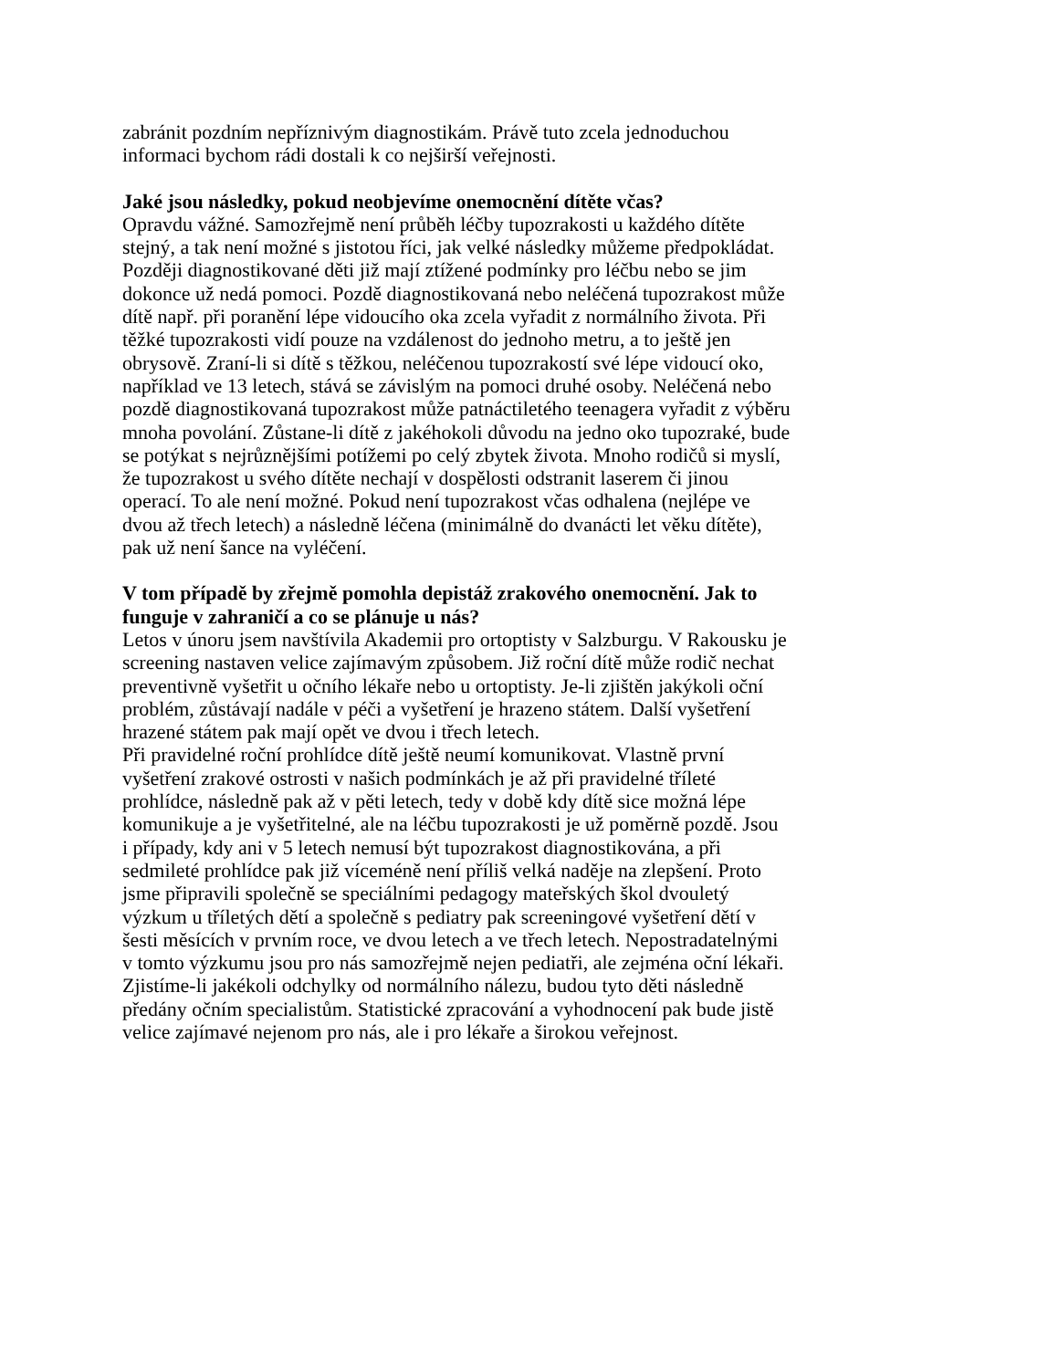zabránit pozdním nepříznivým diagnostikám. Právě tuto zcela jednoduchou
informaci bychom rádi dostali k co nejširší veřejnosti.
Jaké jsou následky, pokud neobjevíme onemocnění dítěte včas?
Opravdu vážné. Samozřejmě není průběh léčby tupozrakosti u každého dítěte
stejný, a tak není možné s jistotou říci, jak velké následky můžeme předpokládat.
Později diagnostikované děti již mají ztížené podmínky pro léčbu nebo se jim
dokonce už nedá pomoci. Pozdě diagnostikovaná nebo neléčená tupozrakost může
dítě např. při poranění lépe vidoucího oka zcela vyřadit z normálního života. Při
těžké tupozrakosti vidí pouze na vzdálenost do jednoho metru, a to ještě jen
obrysově. Zraní-li si dítě s těžkou, neléčenou tupozrakostí své lépe vidoucí oko,
například ve 13 letech, stává se závislým na pomoci druhé osoby. Neléčená nebo
pozdě diagnostikovaná tupozrakost může patnáctiletého teenagera vyřadit z výběru
mnoha povolání. Zůstane-li dítě z jakéhokoli důvodu na jedno oko tupozraké, bude
se potýkat s nejrůznějšími potížemi po celý zbytek života. Mnoho rodičů si myslí,
že tupozrakost u svého dítěte nechají v dospělosti odstranit laserem či jinou
operací. To ale není možné. Pokud není tupozrakost včas odhalena (nejlépe ve
dvou až třech letech) a následně léčena (minimálně do dvanácti let věku dítěte),
pak už není šance na vyléčení.
V tom případě by zřejmě pomohla depistáž zrakového onemocnění. Jak to
funguje v zahraničí a co se plánuje u nás?
Letos v únoru jsem navštívila Akademii pro ortoptisty v Salzburgu. V Rakousku je
screening nastaven velice zajímavým způsobem. Již roční dítě může rodič nechat
preventivně vyšetřit u očního lékaře nebo u ortoptisty. Je-li zjištěn jakýkoli oční
problém, zůstávají nadále v péči a vyšetření je hrazeno státem. Další vyšetření
hrazené státem pak mají opět ve dvou i třech letech.
Při pravidelné roční prohlídce dítě ještě neumí komunikovat. Vlastně první
vyšetření zrakové ostrosti v našich podmínkách je až při pravidelné tříleté
prohlídce, následně pak až v pěti letech, tedy v době kdy dítě sice možná lépe
komunikuje a je vyšetřitelné, ale na léčbu tupozrakosti je už poměrně pozdě. Jsou
i případy, kdy ani v 5 letech nemusí být tupozrakost diagnostikována, a při
sedmileté prohlídce pak již víceméně není příliš velká naděje na zlepšení. Proto
jsme připravili společně se speciálními pedagogy mateřských škol dvouletý
výzkum u tříletých dětí a společně s pediatry pak screeningové vyšetření dětí v
šesti měsících v prvním roce, ve dvou letech a ve třech letech. Nepostradatelnými
v tomto výzkumu jsou pro nás samozřejmě nejen pediatři, ale zejména oční lékaři.
Zjistíme-li jakékoli odchylky od normálního nálezu, budou tyto děti následně
předány očním specialistům. Statistické zpracování a vyhodnocení pak bude jistě
velice zajímavé nejenom pro nás, ale i pro lékaře a širokou veřejnost.